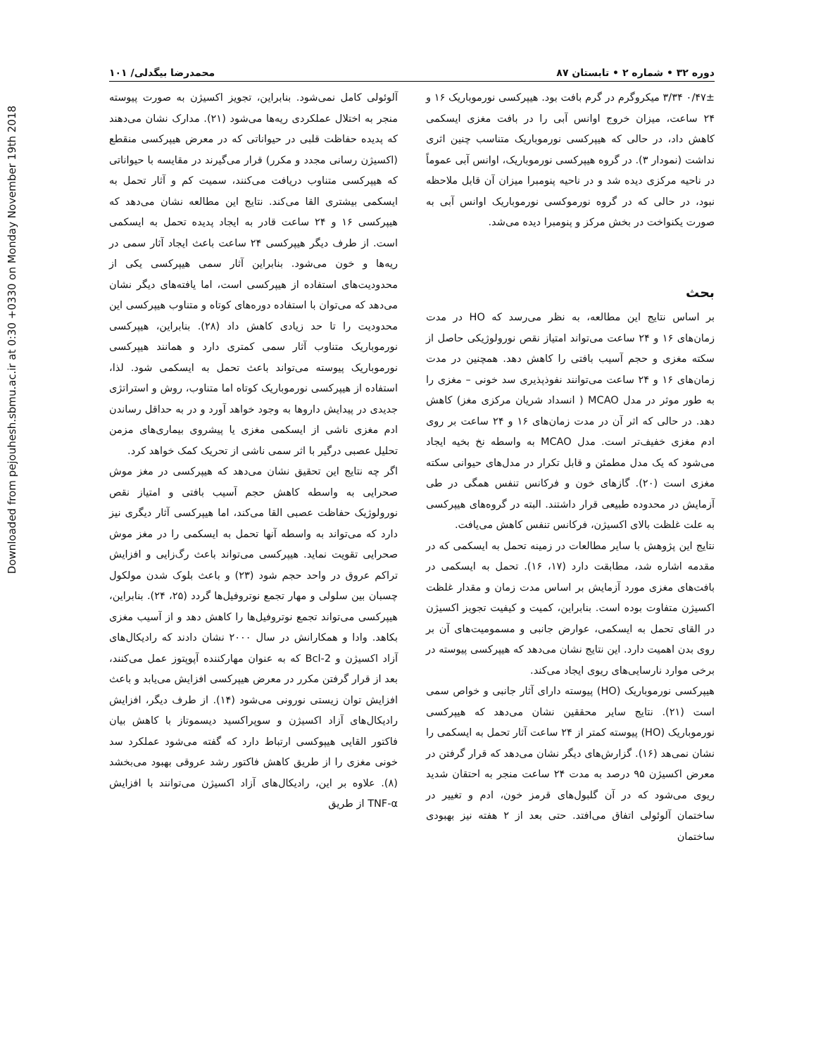Downloaded from pejouhesh.sbmu.ac.ir at 0:30 +0330 on Monday November 19th 2018
دوره ۳۲ • شماره ۲ • تابستان ۸۷ محمدرضا بیگدلی/ ۱۰۱
۰/۴۷± ۳/۳۴ میکروگرم در گرم بافت بود. هیپرکسی نورموباریک ۱۶ و ۲۴ ساعت، میزان خروج اوانس آبی را در بافت مغزی ایسکمی کاهش داد، در حالی که هیپرکسی نورموباریک متناسب چنین اثری نداشت (نمودار ۳). در گروه هیپرکسی نورموباریک، اوانس آبی عموماً در ناحیه مرکزی دیده شد و در ناحیه پنومبرا میزان آن قابل ملاحظه نبود، در حالی که در گروه نورموکسی نورموباریک اوانس آبی به صورت یکنواخت در بخش مرکز و پنومبرا دیده می‌شد.
بحث
بر اساس نتایج این مطالعه، به نظر می‌رسد که HO در مدت زمان‌های ۱۶ و ۲۴ ساعت می‌تواند امتیاز نقص نورولوژیکی حاصل از سکته مغزی و حجم آسیب بافتی را کاهش دهد. همچنین در مدت زمان‌های ۱۶ و ۲۴ ساعت می‌توانند نفوذپذیری سد خونی – مغزی را به طور موثر در مدل MCAO ( انسداد شریان مرکزی مغز) کاهش دهد. در حالی که اثر آن در مدت زمان‌های ۱۶ و ۲۴ ساعت بر روی ادم مغزی خفیف‌تر است. مدل MCAO به واسطه نخ بخیه ایجاد می‌شود که یک مدل مطمئن و قابل تکرار در مدل‌های حیوانی سکته مغزی است (۲۰). گازهای خون و فرکانس تنفس همگی در طی آزمایش در محدوده طبیعی قرار داشتند. البته در گروه‌های هیپرکسی به علت غلظت بالای اکسیژن، فرکانس تنفس کاهش می‌یافت.
نتایج این پژوهش با سایر مطالعات در زمینه تحمل به ایسکمی که در مقدمه اشاره شد، مطابقت دارد (۱۷، ۱۶). تحمل به ایسکمی در بافت‌های مغزی مورد آزمایش بر اساس مدت زمان و مقدار غلظت اکسیژن متفاوت بوده است. بنابراین، کمیت و کیفیت تجویز اکسیژن در القای تحمل به ایسکمی، عوارض جانبی و مسمومیت‌های آن بر روی بدن اهمیت دارد. این نتایج نشان می‌دهد که هیپرکسی پیوسته در برخی موارد نارسایی‌های ریوی ایجاد می‌کند.
هیپرکسی نورموباریک (HO) پیوسته دارای آثار جانبی و خواص سمی است (۲۱). نتایج سایر محققین نشان می‌دهد که هیپرکسی نورموباریک (HO) پیوسته کمتر از ۲۴ ساعت آثار تحمل به ایسکمی را نشان نمی‌هد (۱۶). گزارش‌های دیگر نشان می‌دهد که قرار گرفتن در معرض اکسیژن ۹۵ درصد به مدت ۲۴ ساعت منجر به احتقان شدید ریوی می‌شود که در آن گلبول‌های قرمز خون، ادم و تغییر در ساختمان آلوئولی اتفاق می‌افتد. حتی بعد از ۲ هفته نیز بهبودی ساختمان
آلوئولی کامل نمی‌شود. بنابراین، تجویز اکسیژن به صورت پیوسته منجر به اختلال عملکردی ریه‌ها می‌شود (۲۱). مدارک نشان می‌دهند که پدیده حفاظت قلبی در حیواناتی که در معرض هیپرکسی منقطع (اکسیژن رسانی مجدد و مکرر) قرار می‌گیرند در مقایسه با حیواناتی که هیپرکسی متناوب دریافت می‌کنند، سمیت کم و آثار تحمل به ایسکمی بیشتری القا می‌کند. نتایج این مطالعه نشان می‌دهد که هیپرکسی ۱۶ و ۲۴ ساعت قادر به ایجاد پدیده تحمل به ایسکمی است. از طرف دیگر هیپرکسی ۲۴ ساعت باعث ایجاد آثار سمی در ریه‌ها و خون می‌شود. بنابراین آثار سمی هیپرکسی یکی از محدودیت‌های استفاده از هیپرکسی است، اما یافته‌های دیگر نشان می‌دهد که می‌توان با استفاده دوره‌های کوتاه و متناوب هیپرکسی این محدودیت را تا حد زیادی کاهش داد (۲۸). بنابراین، هیپرکسی نورموباریک متناوب آثار سمی کمتری دارد و همانند هیپرکسی نورموباریک پیوسته می‌تواند باعث تحمل به ایسکمی شود. لذا، استفاده از هیپرکسی نورموباریک کوتاه اما متناوب، روش و استراتژی جدیدی در پیدایش داروها به وجود خواهد آورد و در به حداقل رساندن ادم مغزی ناشی از ایسکمی مغزی یا پیشروی بیماری‌های مزمن تحلیل عصبی درگیر با اثر سمی ناشی از تحریک کمک خواهد کرد.
اگر چه نتایج این تحقیق نشان می‌دهد که هیپرکسی در مغز موش صحرایی به واسطه کاهش حجم آسیب بافتی و امتیاز نقص نورولوژیک حفاظت عصبی القا می‌کند، اما هیپرکسی آثار دیگری نیز دارد که می‌تواند به واسطه آنها تحمل به ایسکمی را در مغز موش صحرایی تقویت نماید. هیپرکسی می‌تواند باعث رگ‌زایی و افزایش تراکم عروق در واحد حجم شود (۲۳) و باعث بلوک شدن مولکول چسبان بین سلولی و مهار تجمع نوتروفیل‌ها گردد (۲۵، ۲۴). بنابراین، هیپرکسی می‌تواند تجمع نوتروفیل‌ها را کاهش دهد و از آسیب مغزی بکاهد. وادا و همکارانش در سال ۲۰۰۰ نشان دادند که رادیکال‌های آزاد اکسیژن و Bcl-2 که به عنوان مهارکننده آپوپتوز عمل می‌کنند، بعد از قرار گرفتن مکرر در معرض هیپرکسی افزایش می‌یابد و باعث افزایش توان زیستی نورونی می‌شود (۱۴). از طرف دیگر، افزایش رادیکال‌های آزاد اکسیژن و سوپراکسید دیسموتاز با کاهش بیان فاکتور القایی هیپوکسی ارتباط دارد که گفته می‌شود عملکرد سد خونی مغزی را از طریق کاهش فاکتور رشد عروقی بهبود می‌بخشد (۸). علاوه بر این، رادیکال‌های آزاد اکسیژن می‌توانند با افزایش TNF-α از طریق